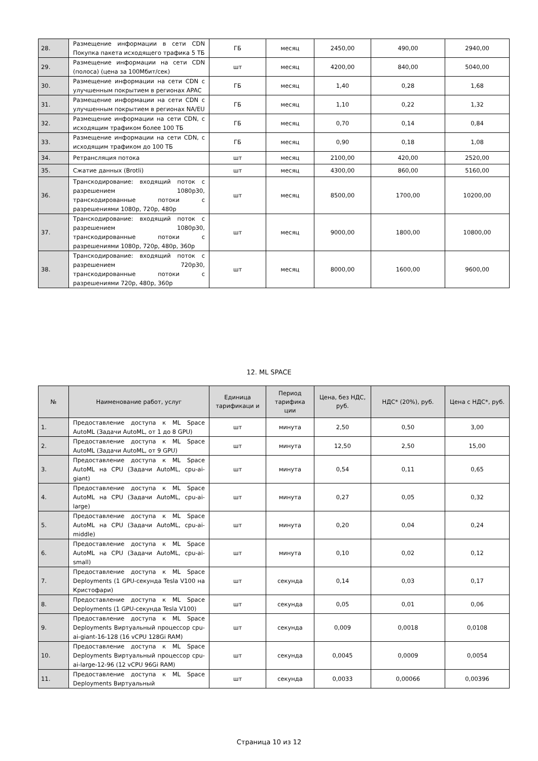| 28. | Размещение информации в сети CDN Покупка пакета исходящего трафика 5 ТБ | ГБ | месяц | 2450,00 | 490,00 | 2940,00 |
| 29. | Размещение информации на сети CDN (полоса) (цена за 100Мбит/сек) | шт | месяц | 4200,00 | 840,00 | 5040,00 |
| 30. | Размещение информации на сети CDN с улучшенным покрытием в регионах APAC | ГБ | месяц | 1,40 | 0,28 | 1,68 |
| 31. | Размещение информации на сети CDN с улучшенным покрытием в регионах NA/EU | ГБ | месяц | 1,10 | 0,22 | 1,32 |
| 32. | Размещение информации на сети CDN, с исходящим трафиком более 100 ТБ | ГБ | месяц | 0,70 | 0,14 | 0,84 |
| 33. | Размещение информации на сети CDN, с исходящим трафиком до 100 ТБ | ГБ | месяц | 0,90 | 0,18 | 1,08 |
| 34. | Ретрансляция потока | шт | месяц | 2100,00 | 420,00 | 2520,00 |
| 35. | Сжатие данных (Brotli) | шт | месяц | 4300,00 | 860,00 | 5160,00 |
| 36. | Транскодирование: входящий поток с разрешением 1080p30, транскодированные потоки с разрешениями 1080p, 720p, 480p | шт | месяц | 8500,00 | 1700,00 | 10200,00 |
| 37. | Транскодирование: входящий поток с разрешением 1080p30, транскодированные потоки с разрешениями 1080p, 720p, 480p, 360p | шт | месяц | 9000,00 | 1800,00 | 10800,00 |
| 38. | Транскодирование: входящий поток с разрешением 720p30, транскодированные потоки с разрешениями 720p, 480p, 360p | шт | месяц | 8000,00 | 1600,00 | 9600,00 |
12. ML SPACE
| № | Наименование работ, услуг | Единица тарификаци и | Период тарифика ции | Цена, без НДС, руб. | НДС* (20%), руб. | Цена с НДС*, руб. |
| --- | --- | --- | --- | --- | --- | --- |
| 1. | Предоставление доступа к ML Space AutoML (Задачи AutoML, от 1 до 8 GPU) | шт | минута | 2,50 | 0,50 | 3,00 |
| 2. | Предоставление доступа к ML Space AutoML (Задачи AutoML, от 9 GPU) | шт | минута | 12,50 | 2,50 | 15,00 |
| 3. | Предоставление доступа к ML Space AutoML на CPU (Задачи AutoML, cpu-ai-giant) | шт | минута | 0,54 | 0,11 | 0,65 |
| 4. | Предоставление доступа к ML Space AutoML на CPU (Задачи AutoML, cpu-ai-large) | шт | минута | 0,27 | 0,05 | 0,32 |
| 5. | Предоставление доступа к ML Space AutoML на CPU (Задачи AutoML, cpu-ai-middle) | шт | минута | 0,20 | 0,04 | 0,24 |
| 6. | Предоставление доступа к ML Space AutoML на CPU (Задачи AutoML, cpu-ai-small) | шт | минута | 0,10 | 0,02 | 0,12 |
| 7. | Предоставление доступа к ML Space Deployments (1 GPU-секунда Tesla V100 на Кристофари) | шт | секунда | 0,14 | 0,03 | 0,17 |
| 8. | Предоставление доступа к ML Space Deployments (1 GPU-секунда Tesla V100) | шт | секунда | 0,05 | 0,01 | 0,06 |
| 9. | Предоставление доступа к ML Space Deployments Виртуальный процессор cpu-ai-giant-16-128 (16 vCPU 128Gi RAM) | шт | секунда | 0,009 | 0,0018 | 0,0108 |
| 10. | Предоставление доступа к ML Space Deployments Виртуальный процессор cpu-ai-large-12-96 (12 vCPU 96Gi RAM) | шт | секунда | 0,0045 | 0,0009 | 0,0054 |
| 11. | Предоставление доступа к ML Space Deployments Виртуальный | шт | секунда | 0,0033 | 0,00066 | 0,00396 |
Страница 10 из 12